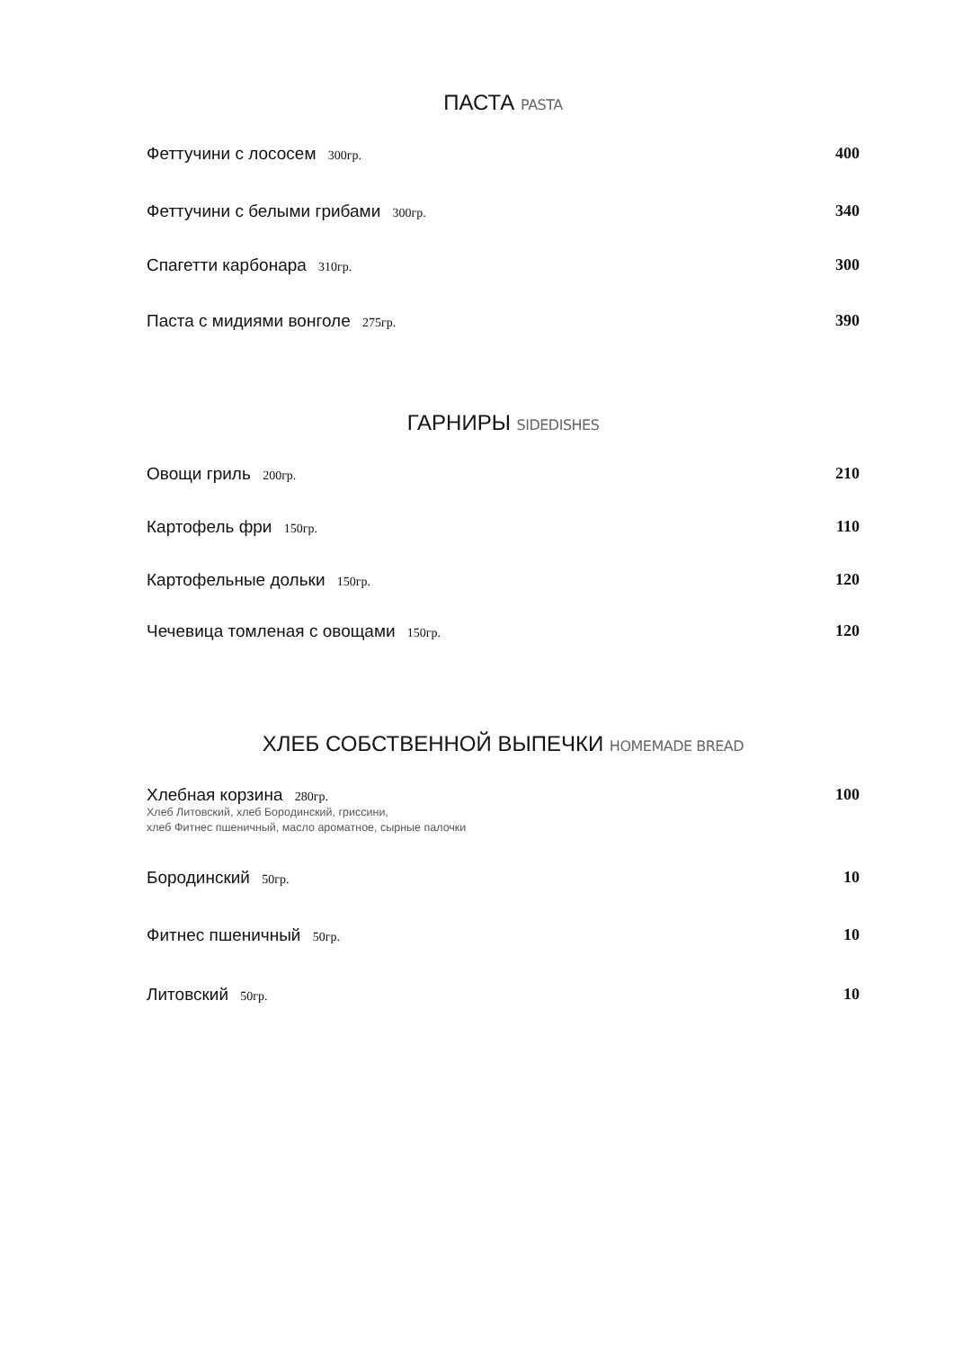ПАСТА PASTA
Феттучини с лососем 300гр.
400
Феттучини с белыми грибами 300гр.
340
Спагетти карбонара 310гр.
300
Паста с мидиями вонголе 275гр.
390
ГАРНИРЫ SIDEDISHES
Овощи гриль 200гр.
210
Картофель фри 150гр.
110
Картофельные дольки 150гр.
120
Чечевица томленая с овощами 150гр.
120
ХЛЕБ СОБСТВЕННОЙ ВЫПЕЧКИ HOMEMADE BREAD
Хлебная корзина 280гр.
Хлеб Литовский, хлеб Бородинский, гриссини,
хлеб Фитнес пшеничный, масло ароматное, сырные палочки
100
Бородинский 50гр.
10
Фитнес пшеничный 50гр.
10
Литовский 50гр.
10